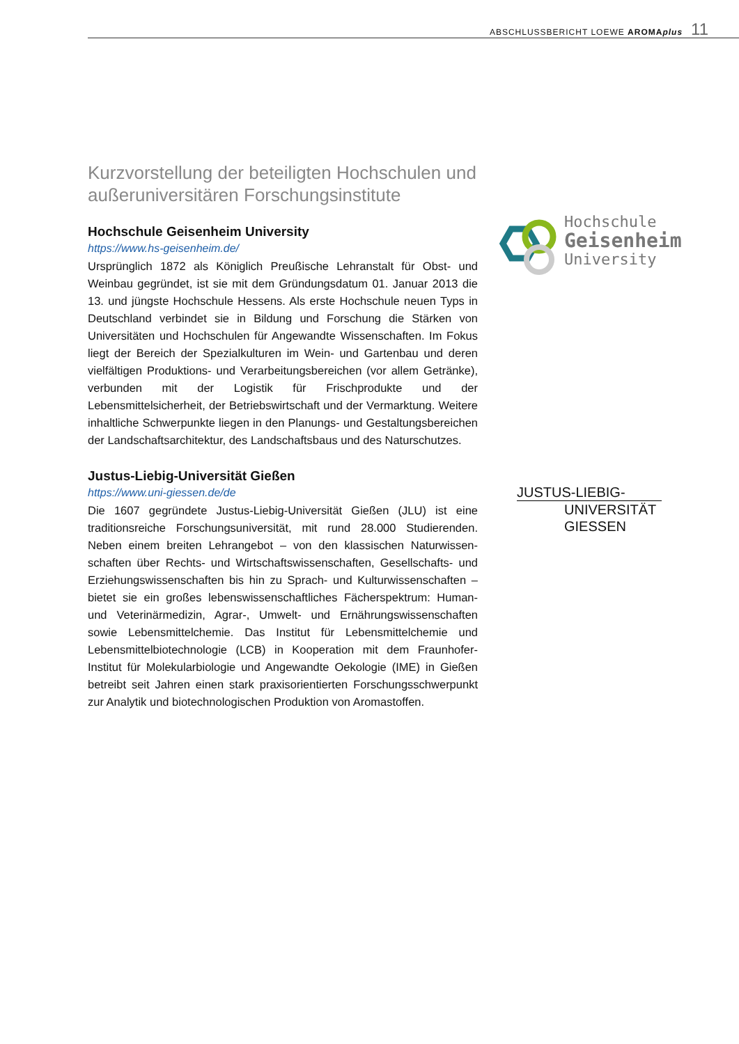ABSCHLUSSBERICHT LOEWE AROMAplus 11
Kurzvorstellung der beteiligten Hochschulen und außeruniversitären Forschungsinstitute
Hochschule Geisenheim University
https://www.hs-geisenheim.de/
Ursprünglich 1872 als Königlich Preußische Lehranstalt für Obst- und Weinbau gegründet, ist sie mit dem Gründungsdatum 01. Januar 2013 die 13. und jüngste Hochschule Hessens. Als erste Hochschule neuen Typs in Deutschland verbindet sie in Bildung und Forschung die Stärken von Universitäten und Hochschulen für Angewandte Wissenschaften. Im Fokus liegt der Bereich der Spezialkulturen im Wein- und Gartenbau und deren vielfältigen Produktions- und Verarbeitungsbereichen (vor allem Getränke), verbunden mit der Logistik für Frischprodukte und der Lebensmittelsicherheit, der Betriebswirtschaft und der Vermarktung. Weitere inhaltliche Schwerpunkte liegen in den Planungs- und Gestal­tungsbereichen der Landschaftsarchitektur, des Landschaftsbaus und des Naturschutzes.
Justus-Liebig-Universität Gießen
https://www.uni-giessen.de/de
Die 1607 gegründete Justus-Liebig-Universität Gießen (JLU) ist eine traditionsreiche Forschungsuniversität, mit rund 28.000 Studierenden. Neben einem breiten Lehrangebot – von den klassischen Naturwissen­schaften über Rechts- und Wirtschaftswissenschaften, Gesellschafts- und Erziehungswissenschaften bis hin zu Sprach- und Kulturwissenschaften – bietet sie ein großes lebenswissenschaftliches Fächerspektrum: Human- und Veterinärmedizin, Agrar-, Umwelt- und Ernährungswissen­schaften sowie Lebensmittelchemie. Das Institut für Lebensmittelchemie und Lebensmittelbiotechnologie (LCB) in Kooperation mit dem Fraun­hofer-Institut für Molekularbiologie und Angewandte Oekologie (IME) in Gießen betreibt seit Jahren einen stark praxisorientierten Forschungs­schwerpunkt zur Analytik und biotechnologischen Produktion von Aro­mastoffen.
Hochschule
Geisenheim
University
JUSTUS-LIEBIG-
UNIVERSITÄT
GIESSEN